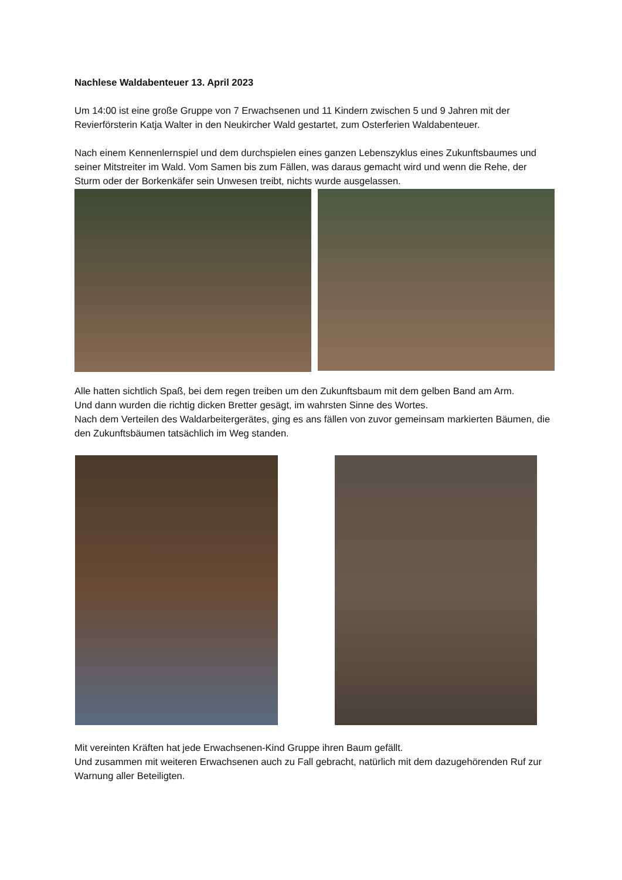Nachlese Waldabenteuer 13. April 2023
Um 14:00 ist eine große Gruppe von 7 Erwachsenen und 11 Kindern zwischen 5 und 9 Jahren mit der Revierförsterin Katja Walter in den Neukircher Wald gestartet, zum Osterferien Waldabenteuer.
Nach einem Kennenlernspiel und dem durchspielen eines ganzen Lebenszyklus eines Zukunftsbaumes und seiner Mitstreiter im Wald. Vom Samen bis zum Fällen, was daraus gemacht wird und wenn die Rehe, der Sturm oder der Borkenkäfer sein Unwesen treibt, nichts wurde ausgelassen.
Alle hatten sichtlich Spaß, bei dem regen treiben um den Zukunftsbaum mit dem gelben Band am Arm.
Und dann wurden die richtig dicken Bretter gesägt, im wahrsten Sinne des Wortes.
Nach dem Verteilen des Waldarbeitergerätes, ging es ans fällen von zuvor gemeinsam markierten Bäumen, die den Zukunftsbäumen tatsächlich im Weg standen.
Mit vereinten Kräften hat jede Erwachsenen-Kind Gruppe ihren Baum gefällt.
Und zusammen mit weiteren Erwachsenen auch zu Fall gebracht, natürlich mit dem dazugehörenden Ruf zur Warnung aller Beteiligten.